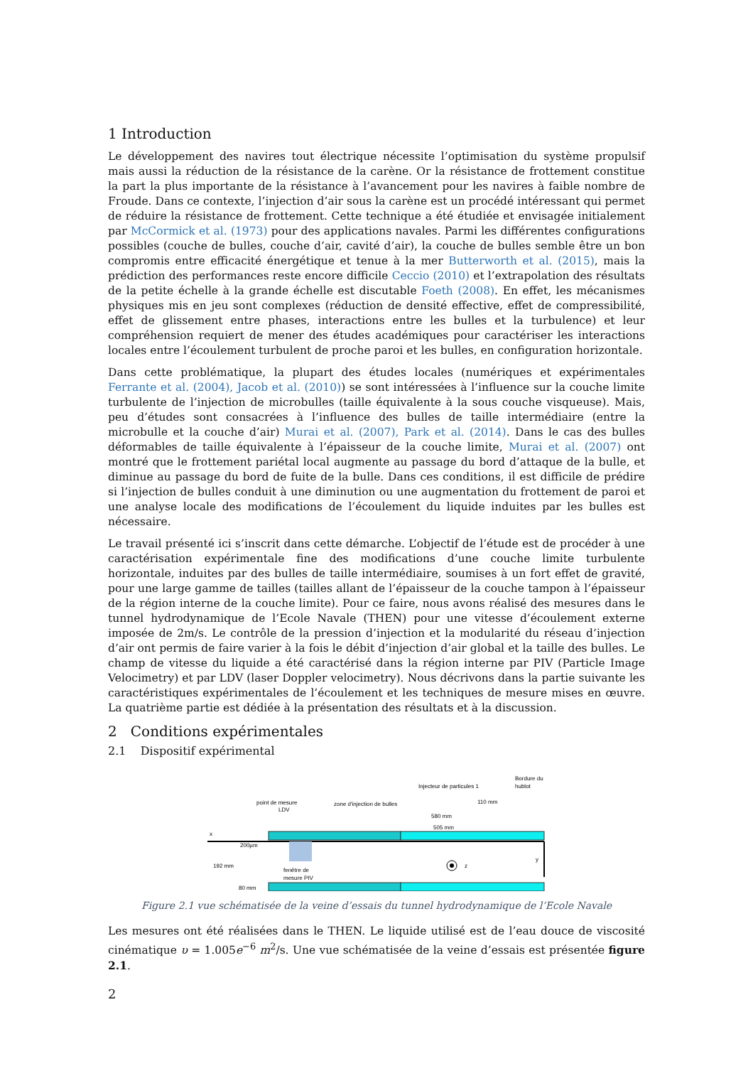1 Introduction
Le développement des navires tout électrique nécessite l’optimisation du système propulsif mais aussi la réduction de la résistance de la carène. Or la résistance de frottement constitue la part la plus importante de la résistance à l’avancement pour les navires à faible nombre de Froude. Dans ce contexte, l’injection d’air sous la carène est un procédé intéressant qui permet de réduire la résistance de frottement. Cette technique a été étudiée et envisagée initialement par McCormick et al. (1973) pour des applications navales. Parmi les différentes configurations possibles (couche de bulles, couche d’air, cavité d’air), la couche de bulles semble être un bon compromis entre efficacité énergétique et tenue à la mer Butterworth et al. (2015), mais la prédiction des performances reste encore difficile Ceccio (2010) et l’extrapolation des résultats de la petite échelle à la grande échelle est discutable Foeth (2008). En effet, les mécanismes physiques mis en jeu sont complexes (réduction de densité effective, effet de compressibilité, effet de glissement entre phases, interactions entre les bulles et la turbulence) et leur compréhension requiert de mener des études académiques pour caractériser les interactions locales entre l’écoulement turbulent de proche paroi et les bulles, en configuration horizontale.
Dans cette problématique, la plupart des études locales (numériques et expérimentales Ferrante et al. (2004), Jacob et al. (2010)) se sont intéressées à l’influence sur la couche limite turbulente de l’injection de microbulles (taille équivalente à la sous couche visqueuse). Mais, peu d’études sont consacrées à l’influence des bulles de taille intermédiaire (entre la microbulle et la couche d’air) Murai et al. (2007), Park et al. (2014). Dans le cas des bulles déformables de taille équivalente à l’épaisseur de la couche limite, Murai et al. (2007) ont montré que le frottement pariétal local augmente au passage du bord d’attaque de la bulle, et diminue au passage du bord de fuite de la bulle. Dans ces conditions, il est difficile de prédire si l’injection de bulles conduit à une diminution ou une augmentation du frottement de paroi et une analyse locale des modifications de l’écoulement du liquide induites par les bulles est nécessaire.
Le travail présenté ici s’inscrit dans cette démarche. L’objectif de l’étude est de procéder à une caractérisation expérimentale fine des modifications d’une couche limite turbulente horizontale, induites par des bulles de taille intermédiaire, soumises à un fort effet de gravité, pour une large gamme de tailles (tailles allant de l’épaisseur de la couche tampon à l’épaisseur de la région interne de la couche limite). Pour ce faire, nous avons réalisé des mesures dans le tunnel hydrodynamique de l’Ecole Navale (THEN) pour une vitesse d’écoulement externe imposée de 2m/s. Le contrôle de la pression d’injection et la modularité du réseau d’injection d’air ont permis de faire varier à la fois le débit d’injection d’air global et la taille des bulles. Le champ de vitesse du liquide a été caractérisé dans la région interne par PIV (Particle Image Velocimetry) et par LDV (laser Doppler velocimetry). Nous décrivons dans la partie suivante les caractéristiques expérimentales de l’écoulement et les techniques de mesure mises en œuvre. La quatrième partie est dédiée à la présentation des résultats et à la discussion.
2 Conditions expérimentales
2.1 Dispositif expérimental
x
point de mesure
LDV
zone d'injection de bulles
Injecteur de particules 1
Bordure du
hublot
110 mm
580 mm
505 mm
200µm
192 mm
80 mm
fenêtre de
mesure PIV
z
y
Figure 2.1 vue schématisée de la veine d’essais du tunnel hydrodynamique de l’Ecole Navale
Les mesures ont été réalisées dans le THEN. Le liquide utilisé est de l’eau douce de viscosité cinématique υ = 1.005e<sup>−6</sup> m<sup>2</sup>/s. Une vue schématisée de la veine d’essais est présentée figure 2.1.
2